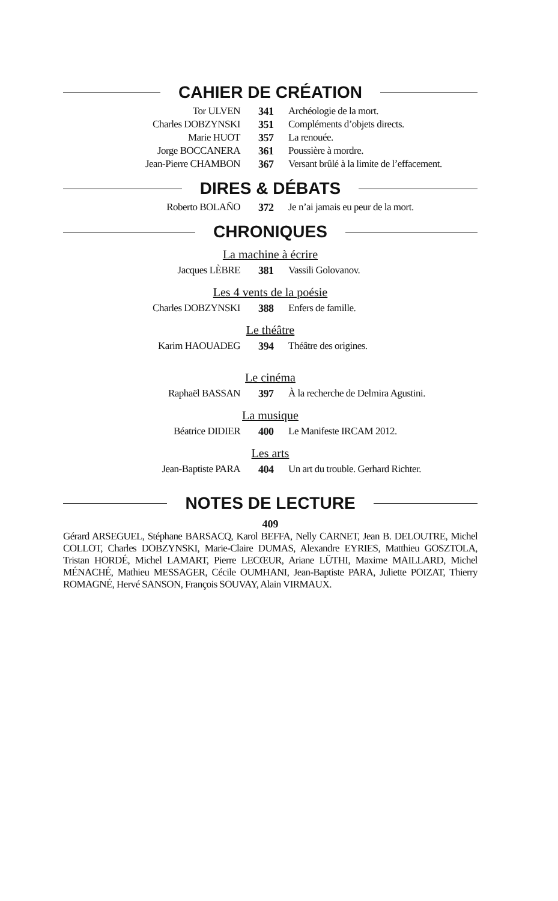CAHIER DE CRÉATION
| Tor ULVEN | 341 | Archéologie de la mort. |
| Charles DOBZYNSKI | 351 | Compléments d’objets directs. |
| Marie HUOT | 357 | La renouée. |
| Jorge BOCCANERA | 361 | Poussière à mordre. |
| Jean-Pierre CHAMBON | 367 | Versant brûlé à la limite de l’effacement. |
DIRES & DÉBATS
| Roberto BOLAÑO | 372 | Je n’ai jamais eu peur de la mort. |
CHRONIQUES
La machine à écrire
| Jacques LÈBRE | 381 | Vassili Golovanov. |
Les 4 vents de la poésie
| Charles DOBZYNSKI | 388 | Enfers de famille. |
Le théâtre
| Karim HAOUADEG | 394 | Théâtre des origines. |
Le cinéma
| Raphaël BASSAN | 397 | À la recherche de Delmira Agustini. |
La musique
| Béatrice DIDIER | 400 | Le Manifeste IRCAM 2012. |
Les arts
| Jean-Baptiste PARA | 404 | Un art du trouble. Gerhard Richter. |
NOTES DE LECTURE
409
Gérard ARSEGUEL, Stéphane BARSACQ, Karol BEFFA, Nelly CARNET, Jean B. DELOUTRE, Michel COLLOT, Charles DOBZYNSKI, Marie-Claire DUMAS, Alexandre EYRIES, Matthieu GOSZTOLA, Tristan HORDÉ, Michel LAMART, Pierre LECŒUR, Ariane LÜTHI, Maxime MAILLARD, Michel MÉNACHÉ, Mathieu MESSAGER, Cécile OUMHANI, Jean-Baptiste PARA, Juliette POIZAT, Thierry ROMAGNÉ, Hervé SANSON, François SOUVAY, Alain VIRMAUX.